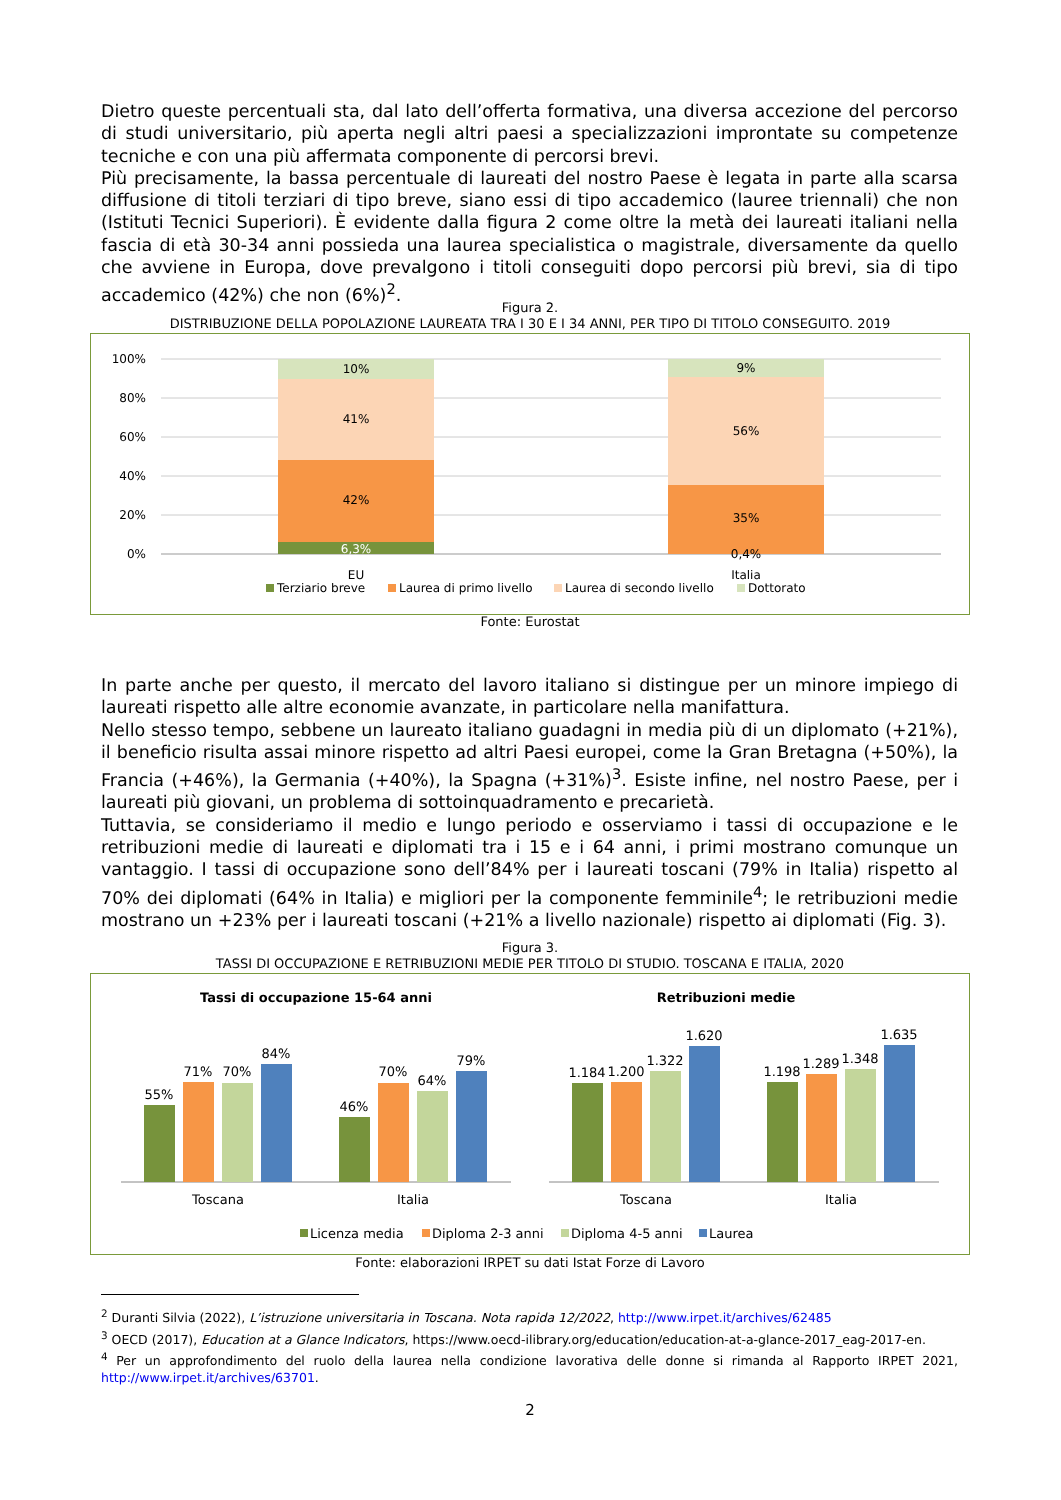Dietro queste percentuali sta, dal lato dell’offerta formativa, una diversa accezione del percorso di studi universitario, più aperta negli altri paesi a specializzazioni improntate su competenze tecniche e con una più affermata componente di percorsi brevi.
Più precisamente, la bassa percentuale di laureati del nostro Paese è legata in parte alla scarsa diffusione di titoli terziari di tipo breve, siano essi di tipo accademico (lauree triennali) che non (Istituti Tecnici Superiori). È evidente dalla figura 2 come oltre la metà dei laureati italiani nella fascia di età 30-34 anni possieda una laurea specialistica o magistrale, diversamente da quello che avviene in Europa, dove prevalgono i titoli conseguiti dopo percorsi più brevi, sia di tipo accademico (42%) che non (6%)<sup>2</sup>.
Figura 2.
DISTRIBUZIONE DELLA POPOLAZIONE LAUREATA TRA I 30 E I 34 ANNI, PER TIPO DI TITOLO CONSEGUITO. 2019
100%
80%
60%
40%
20%
0%
6,3%
42%
41%
10%
0,4%
35%
56%
9%
EU
Italia
Terziario breve
Laurea di primo livello
Laurea di secondo livello
Dottorato
Fonte: Eurostat
In parte anche per questo, il mercato del lavoro italiano si distingue per un minore impiego di laureati rispetto alle altre economie avanzate, in particolare nella manifattura.
Nello stesso tempo, sebbene un laureato italiano guadagni in media più di un diplomato (+21%), il beneficio risulta assai minore rispetto ad altri Paesi europei, come la Gran Bretagna (+50%), la Francia (+46%), la Germania (+40%), la Spagna (+31%)<sup>3</sup>. Esiste infine, nel nostro Paese, per i laureati più giovani, un problema di sottoinquadramento e precarietà.
Tuttavia, se consideriamo il medio e lungo periodo e osserviamo i tassi di occupazione e le retribuzioni medie di laureati e diplomati tra i 15 e i 64 anni, i primi mostrano comunque un vantaggio. I tassi di occupazione sono dell’84% per i laureati toscani (79% in Italia) rispetto al 70% dei diplomati (64% in Italia) e migliori per la componente femminile<sup>4</sup>; le retribuzioni medie mostrano un +23% per i laureati toscani (+21% a livello nazionale) rispetto ai diplomati (Fig. 3).
Figura 3.
TASSI DI OCCUPAZIONE E RETRIBUZIONI MEDIE PER TITOLO DI STUDIO. TOSCANA E ITALIA, 2020
Tassi di occupazione 15-64 anni
Retribuzioni medie
55%
71%
70%
84%
46%
70%
64%
79%
1.184
1.200
1.322
1.620
1.198
1.289
1.348
1.635
Toscana
Italia
Toscana
Italia
Licenza media
Diploma 2-3 anni
Diploma 4-5 anni
Laurea
Fonte: elaborazioni IRPET su dati Istat Forze di Lavoro
<sup>2</sup> Duranti Silvia (2022), L’istruzione universitaria in Toscana. Nota rapida 12/2022, http://www.irpet.it/archives/62485
<sup>3</sup> OECD (2017), Education at a Glance Indicators, https://www.oecd-ilibrary.org/education/education-at-a-glance-2017_eag-2017-en.
<sup>4</sup> Per un approfondimento del ruolo della laurea nella condizione lavorativa delle donne si rimanda al Rapporto IRPET 2021, http://www.irpet.it/archives/63701.
2